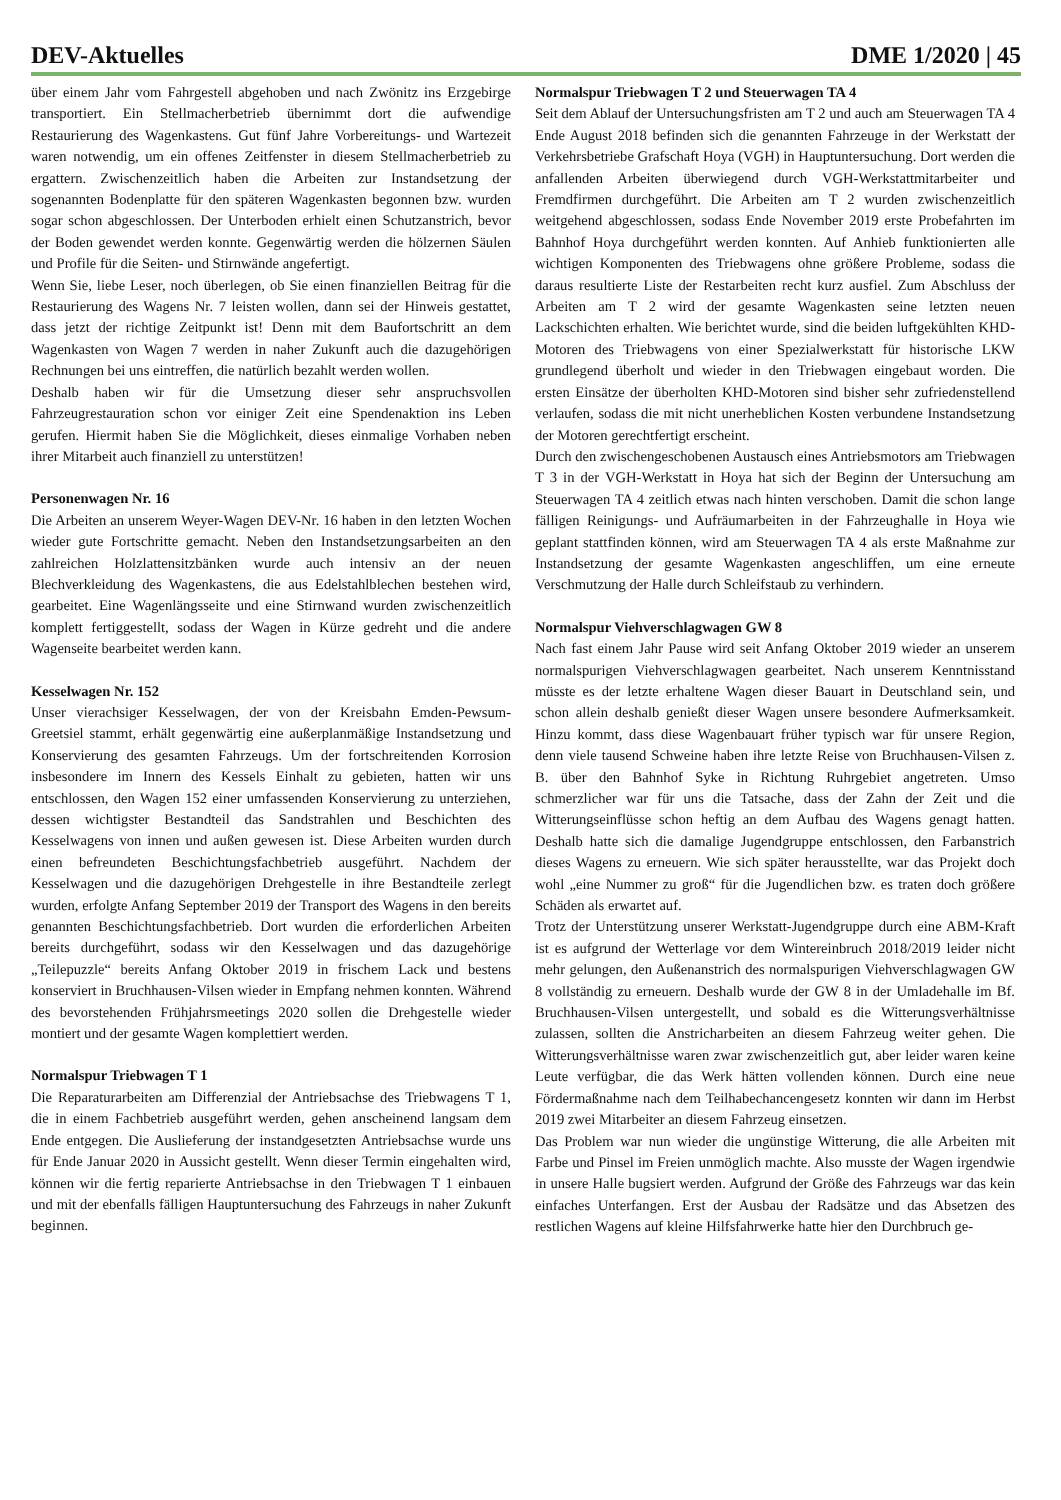DEV-Aktuelles DME 1/2020 | 45
über einem Jahr vom Fahrgestell abgehoben und nach Zwönitz ins Erzgebirge transportiert. Ein Stellmacherbetrieb übernimmt dort die aufwendige Restaurierung des Wagenkastens. Gut fünf Jahre Vorbereitungs- und Wartezeit waren notwendig, um ein offenes Zeitfenster in diesem Stellmacherbetrieb zu ergattern. Zwischenzeitlich haben die Arbeiten zur Instandsetzung der sogenannten Bodenplatte für den späteren Wagenkasten begonnen bzw. wurden sogar schon abgeschlossen. Der Unterboden erhielt einen Schutzanstrich, bevor der Boden gewendet werden konnte. Gegenwärtig werden die hölzernen Säulen und Profile für die Seiten- und Stirnwände angefertigt.
Wenn Sie, liebe Leser, noch überlegen, ob Sie einen finanziellen Beitrag für die Restaurierung des Wagens Nr. 7 leisten wollen, dann sei der Hinweis gestattet, dass jetzt der richtige Zeitpunkt ist! Denn mit dem Baufortschritt an dem Wagenkasten von Wagen 7 werden in naher Zukunft auch die dazugehörigen Rechnungen bei uns eintreffen, die natürlich bezahlt werden wollen.
Deshalb haben wir für die Umsetzung dieser sehr anspruchsvollen Fahrzeugrestauration schon vor einiger Zeit eine Spendenaktion ins Leben gerufen. Hiermit haben Sie die Möglichkeit, dieses einmalige Vorhaben neben ihrer Mitarbeit auch finanziell zu unterstützen!
Personenwagen Nr. 16
Die Arbeiten an unserem Weyer-Wagen DEV-Nr. 16 haben in den letzten Wochen wieder gute Fortschritte gemacht. Neben den Instandsetzungsarbeiten an den zahlreichen Holzlattensitzbänken wurde auch intensiv an der neuen Blechverkleidung des Wagenkastens, die aus Edelstahlblechen bestehen wird, gearbeitet. Eine Wagenlängsseite und eine Stirnwand wurden zwischenzeitlich komplett fertiggestellt, sodass der Wagen in Kürze gedreht und die andere Wagenseite bearbeitet werden kann.
Kesselwagen Nr. 152
Unser vierachsiger Kesselwagen, der von der Kreisbahn Emden-Pewsum-Greetsiel stammt, erhält gegenwärtig eine außerplanmäßige Instandsetzung und Konservierung des gesamten Fahrzeugs. Um der fortschreitenden Korrosion insbesondere im Innern des Kessels Einhalt zu gebieten, hatten wir uns entschlossen, den Wagen 152 einer umfassenden Konservierung zu unterziehen, dessen wichtigster Bestandteil das Sandstrahlen und Beschichten des Kesselwagens von innen und außen gewesen ist. Diese Arbeiten wurden durch einen befreundeten Beschichtungsfachbetrieb ausgeführt. Nachdem der Kesselwagen und die dazugehörigen Drehgestelle in ihre Bestandteile zerlegt wurden, erfolgte Anfang September 2019 der Transport des Wagens in den bereits genannten Beschichtungsfachbetrieb. Dort wurden die erforderlichen Arbeiten bereits durchgeführt, sodass wir den Kesselwagen und das dazugehörige „Teilepuzzle“ bereits Anfang Oktober 2019 in frischem Lack und bestens konserviert in Bruchhausen-Vilsen wieder in Empfang nehmen konnten. Während des bevorstehenden Frühjahrsmeetings 2020 sollen die Drehgestelle wieder montiert und der gesamte Wagen komplettiert werden.
Normalspur Triebwagen T 1
Die Reparaturarbeiten am Differenzial der Antriebsachse des Triebwagens T 1, die in einem Fachbetrieb ausgeführt werden, gehen anscheinend langsam dem Ende entgegen. Die Auslieferung der instandgesetzten Antriebsachse wurde uns für Ende Januar 2020 in Aussicht gestellt. Wenn dieser Termin eingehalten wird, können wir die fertig reparierte Antriebsachse in den Triebwagen T 1 einbauen und mit der ebenfalls fälligen Hauptuntersuchung des Fahrzeugs in naher Zukunft beginnen.
Normalspur Triebwagen T 2 und Steuerwagen TA 4
Seit dem Ablauf der Untersuchungsfristen am T 2 und auch am Steuerwagen TA 4 Ende August 2018 befinden sich die genannten Fahrzeuge in der Werkstatt der Verkehrsbetriebe Grafschaft Hoya (VGH) in Hauptuntersuchung. Dort werden die anfallenden Arbeiten überwiegend durch VGH-Werkstattmitarbeiter und Fremdfirmen durchgeführt. Die Arbeiten am T 2 wurden zwischenzeitlich weitgehend abgeschlossen, sodass Ende November 2019 erste Probefahrten im Bahnhof Hoya durchgeführt werden konnten. Auf Anhieb funktionierten alle wichtigen Komponenten des Triebwagens ohne größere Probleme, sodass die daraus resultierte Liste der Restarbeiten recht kurz ausfiel. Zum Abschluss der Arbeiten am T 2 wird der gesamte Wagenkasten seine letzten neuen Lackschichten erhalten. Wie berichtet wurde, sind die beiden luftgekühlten KHD-Motoren des Triebwagens von einer Spezialwerkstatt für historische LKW grundlegend überholt und wieder in den Triebwagen eingebaut worden. Die ersten Einsätze der überholten KHD-Motoren sind bisher sehr zufriedenstellend verlaufen, sodass die mit nicht unerheblichen Kosten verbundene Instandsetzung der Motoren gerechtfertigt erscheint.
Durch den zwischengeschobenen Austausch eines Antriebsmotors am Triebwagen T 3 in der VGH-Werkstatt in Hoya hat sich der Beginn der Untersuchung am Steuerwagen TA 4 zeitlich etwas nach hinten verschoben. Damit die schon lange fälligen Reinigungs- und Aufräumarbeiten in der Fahrzeughalle in Hoya wie geplant stattfinden können, wird am Steuerwagen TA 4 als erste Maßnahme zur Instandsetzung der gesamte Wagenkasten angeschliffen, um eine erneute Verschmutzung der Halle durch Schleifstaub zu verhindern.
Normalspur Viehverschlagwagen GW 8
Nach fast einem Jahr Pause wird seit Anfang Oktober 2019 wieder an unserem normalspurigen Viehverschlagwagen gearbeitet. Nach unserem Kenntnisstand müsste es der letzte erhaltene Wagen dieser Bauart in Deutschland sein, und schon allein deshalb genießt dieser Wagen unsere besondere Aufmerksamkeit. Hinzu kommt, dass diese Wagenbauart früher typisch war für unsere Region, denn viele tausend Schweine haben ihre letzte Reise von Bruchhausen-Vilsen z. B. über den Bahnhof Syke in Richtung Ruhrgebiet angetreten. Umso schmerzlicher war für uns die Tatsache, dass der Zahn der Zeit und die Witterungseinflüsse schon heftig an dem Aufbau des Wagens genagt hatten. Deshalb hatte sich die damalige Jugendgruppe entschlossen, den Farbanstrich dieses Wagens zu erneuern. Wie sich später herausstellte, war das Projekt doch wohl „eine Nummer zu groß“ für die Jugendlichen bzw. es traten doch größere Schäden als erwartet auf.
Trotz der Unterstützung unserer Werkstatt-Jugendgruppe durch eine ABM-Kraft ist es aufgrund der Wetterlage vor dem Wintereinbruch 2018/2019 leider nicht mehr gelungen, den Außenanstrich des normalspurigen Viehverschlagwagen GW 8 vollständig zu erneuern. Deshalb wurde der GW 8 in der Umladehalle im Bf. Bruchhausen-Vilsen untergestellt, und sobald es die Witterungsverhältnisse zulassen, sollten die Anstricharbeiten an diesem Fahrzeug weiter gehen. Die Witterungsverhältnisse waren zwar zwischenzeitlich gut, aber leider waren keine Leute verfügbar, die das Werk hätten vollenden können. Durch eine neue Fördermaßnahme nach dem Teilhabechancengesetz konnten wir dann im Herbst 2019 zwei Mitarbeiter an diesem Fahrzeug einsetzen.
Das Problem war nun wieder die ungünstige Witterung, die alle Arbeiten mit Farbe und Pinsel im Freien unmöglich machte. Also musste der Wagen irgendwie in unsere Halle bugsiert werden. Aufgrund der Größe des Fahrzeugs war das kein einfaches Unterfangen. Erst der Ausbau der Radsätze und das Absetzen des restlichen Wagens auf kleine Hilfsfahrwerke hatte hier den Durchbruch ge-